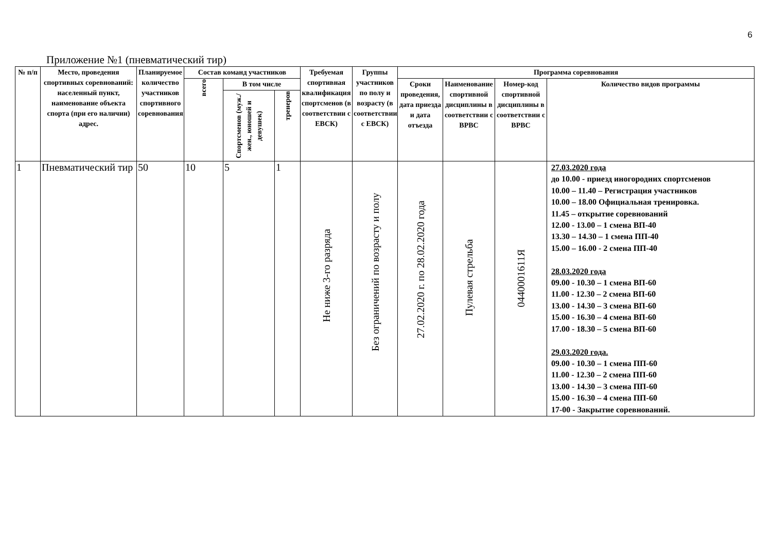6
Приложение №1 (пневматический тир)
| № п/п | Место, проведения спортивных соревнований: населенный пункт, наименование объекта спорта (при его наличии) адрес. | Планируемое количество участников спортивного соревнования | Состав команд участников | | | Требуемая спортивная квалификация спортсменов (в соответствии с ЕВСК) | Группы участников по полу и возрасту (в соответствии с ЕВСК) | Программа соревнования | | | |
| --- | --- | --- | --- | --- | --- | --- | --- | --- | --- | --- | --- |
| | | | всего | В том числе | | | | Сроки проведения, дата приезда и дата отъезда | Наименование спортивной дисциплины в соответствии с ВРВС | Номер-код спортивной дисциплины в соответствии с ВРВС | Количество видов программы |
| | | | | Спортсменов (муж./жен., юношей и девушек) | тренеров | | | | | | |
| 1 | Пневматический тир | 50 | 10 | 5 | 1 | Не ниже 3-го разряда | Без ограничений по возрасту и полу | 27.02.2020 г. по 28.02.2020 года | Пулевая стрельба | 0440001611Я | 27.03.2020 года до 10.00 - приезд иногородних спортсменов 10.00 – 11.40 – Регистрация участников 10.00 – 18.00 Официальная тренировка. 11.45 – открытие соревнований 12.00 - 13.00 – 1 смена ВП-40 13.30 – 14.30 – 1 смена ПП-40 15.00 – 16.00 - 2 смена ПП-40 28.03.2020 года 09.00 - 10.30 – 1 смена ВП-60 11.00 - 12.30 – 2 смена ВП-60 13.00 - 14.30 – 3 смена ВП-60 15.00 - 16.30 – 4 смена ВП-60 17.00 - 18.30 – 5 смена ВП-60 29.03.2020 года. 09.00 - 10.30 – 1 смена ПП-60 11.00 - 12.30 – 2 смена ПП-60 13.00 - 14.30 – 3 смена ПП-60 15.00 - 16.30 – 4 смена ПП-60 17-00 - Закрытие соревнований. |